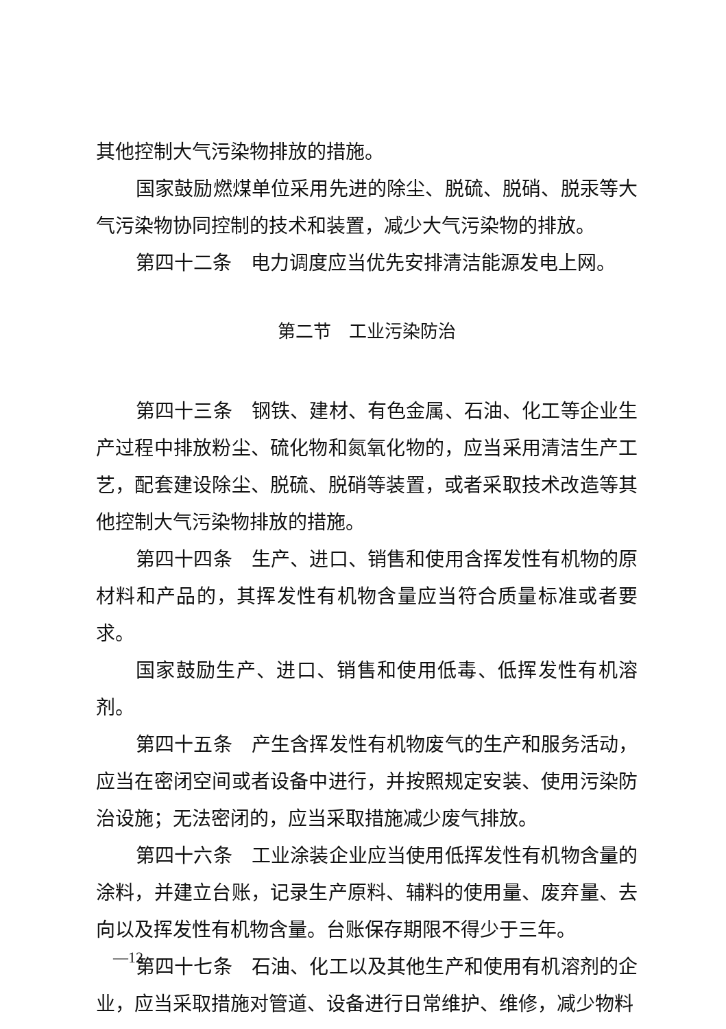其他控制大气污染物排放的措施。
国家鼓励燃煤单位采用先进的除尘、脱硫、脱硝、脱汞等大气污染物协同控制的技术和装置，减少大气污染物的排放。
第四十二条　电力调度应当优先安排清洁能源发电上网。
第二节　工业污染防治
第四十三条　钢铁、建材、有色金属、石油、化工等企业生产过程中排放粉尘、硫化物和氮氧化物的，应当采用清洁生产工艺，配套建设除尘、脱硫、脱硝等装置，或者采取技术改造等其他控制大气污染物排放的措施。
第四十四条　生产、进口、销售和使用含挥发性有机物的原材料和产品的，其挥发性有机物含量应当符合质量标准或者要求。
国家鼓励生产、进口、销售和使用低毒、低挥发性有机溶剂。
第四十五条　产生含挥发性有机物废气的生产和服务活动，应当在密闭空间或者设备中进行，并按照规定安装、使用污染防治设施；无法密闭的，应当采取措施减少废气排放。
第四十六条　工业涂装企业应当使用低挥发性有机物含量的涂料，并建立台账，记录生产原料、辅料的使用量、废弃量、去向以及挥发性有机物含量。台账保存期限不得少于三年。
第四十七条　石油、化工以及其他生产和使用有机溶剂的企业，应当采取措施对管道、设备进行日常维护、维修，减少物料
—12